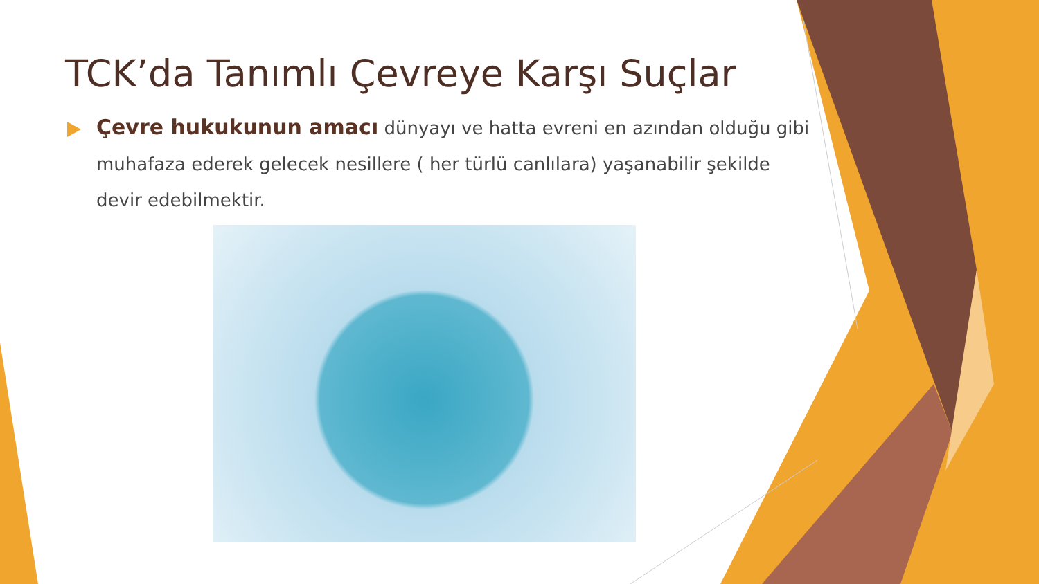TCK’da Tanımlı Çevreye Karşı Suçlar
Çevre hukukunun amacı dünyayı ve hatta evreni en azından olduğu gibi muhafaza ederek gelecek nesillere ( her türlü canlılara) yaşanabilir şekilde devir edebilmektir.